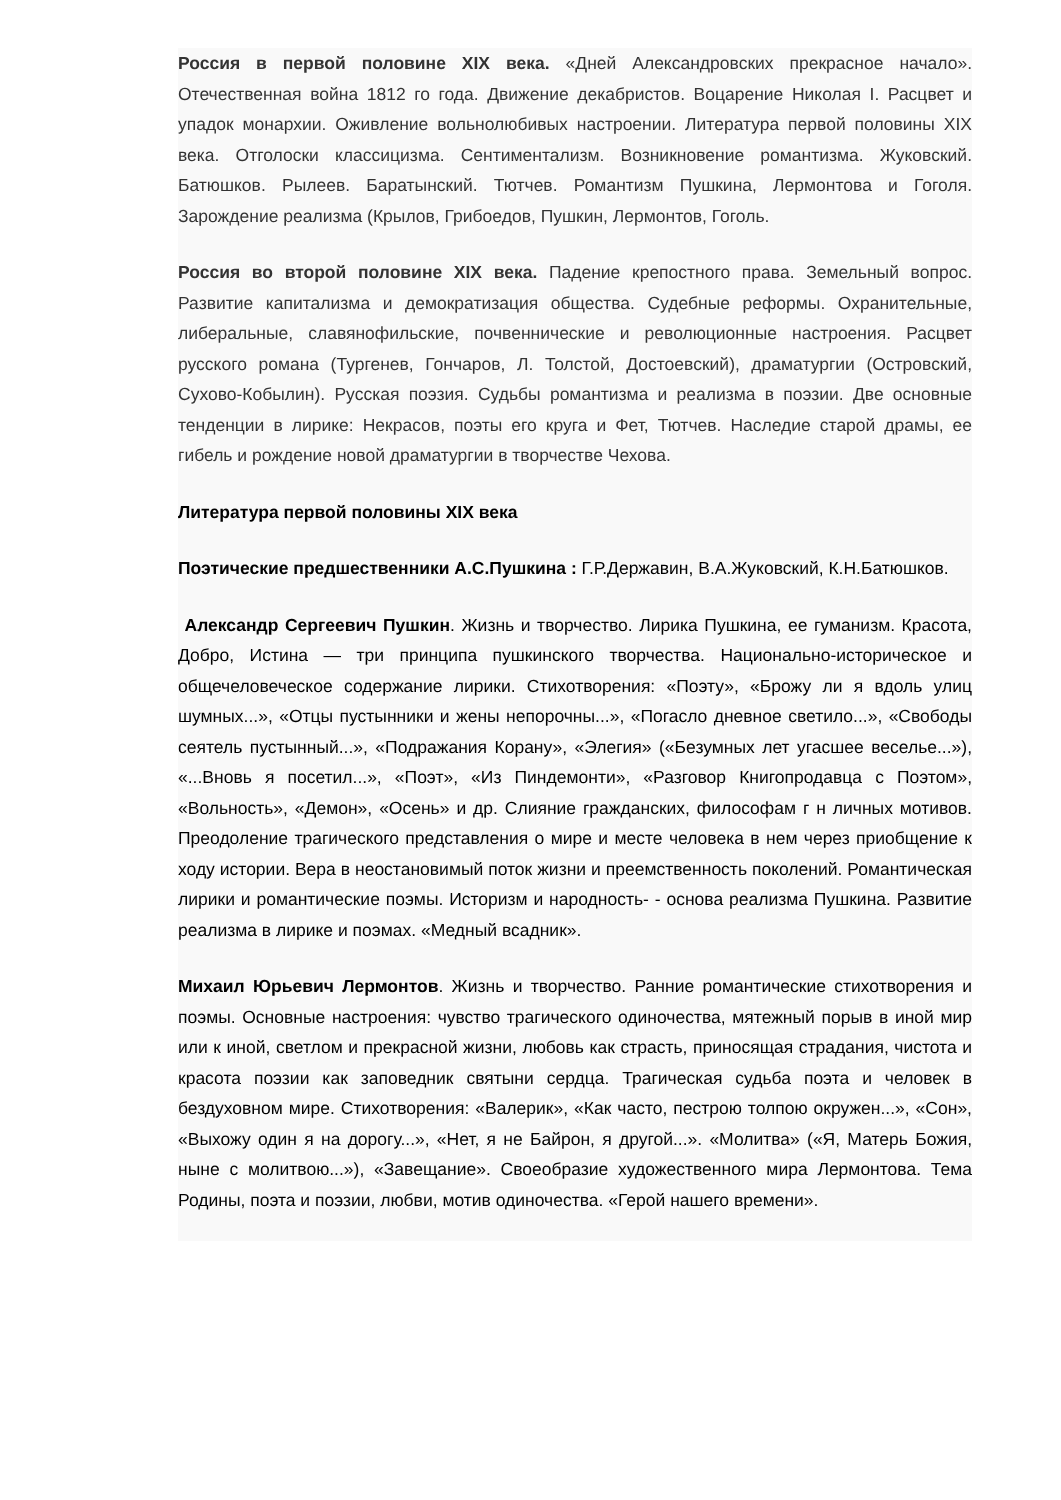Россия в первой половине XIX века. «Дней Александровских прекрасное начало». Отечественная война 1812 го года. Движение декабристов. Воцарение Николая I. Расцвет и упадок монархии. Оживление вольнолюбивых настроении. Литература первой половины XIX века. Отголоски классицизма. Сентиментализм. Возникновение романтизма. Жуковский. Батюшков. Рылеев. Баратынский. Тютчев. Романтизм Пушкина, Лермонтова и Гоголя. Зарождение реализма (Крылов, Грибоедов, Пушкин, Лермонтов, Гоголь.
Россия во второй половине XIX века. Падение крепостного права. Земельный вопрос. Развитие капитализма и демократизация общества. Судебные реформы. Охранительные, либеральные, славянофильские, почвеннические и революционные настроения. Расцвет русского романа (Тургенев, Гончаров, Л. Толстой, Достоевский), драматургии (Островский, Сухово-Кобылин). Русская поэзия. Судьбы романтизма и реализма в поэзии. Две основные тенденции в лирике: Некрасов, поэты его круга и Фет, Тютчев. Наследие старой драмы, ее гибель и рождение новой драматургии в творчестве Чехова.
Литература первой половины XIX века
Поэтические предшественники А.С.Пушкина : Г.Р.Державин, В.А.Жуковский, К.Н.Батюшков.
Александр Сергеевич Пушкин. Жизнь и творчество. Лирика Пушкина, ее гуманизм. Красота, Добро, Истина — три принципа пушкинского творчества. Национально-историческое и общечеловеческое содержание лирики. Стихотворения: «Поэту», «Брожу ли я вдоль улиц шумных...», «Отцы пустынники и жены непорочны...», «Погасло дневное светило...», «Свободы сеятель пустынный...», «Подражания Корану», «Элегия» («Безумных лет угасшее веселье...»), «...Вновь я посетил...», «Поэт», «Из Пиндемонти», «Разговор Книгопродавца с Поэтом», «Вольность», «Демон», «Осень» и др. Слияние гражданских, философам г н личных мотивов. Преодоление трагического представления о мире и месте человека в нем через приобщение к ходу истории. Вера в неостановимый поток жизни и преемственность поколений. Романтическая лирики и романтические поэмы. Историзм и народность- - основа реализма Пушкина. Развитие реализма в лирике и поэмах. «Медный всадник».
Михаил Юрьевич Лермонтов. Жизнь и творчество. Ранние романтические стихотворения и поэмы. Основные настроения: чувство трагического одиночества, мятежный порыв в иной мир или к иной, светлом и прекрасной жизни, любовь как страсть, приносящая страдания, чистота и красота поэзии как заповедник святыни сердца. Трагическая судьба поэта и человек в бездуховном мире. Стихотворения: «Валерик», «Как часто, пестрою толпою окружен...», «Сон», «Выхожу один я на дорогу...», «Нет, я не Байрон, я другой...». «Молитва» («Я, Матерь Божия, ныне с молитвою...»), «Завещание». Своеобразие художественного мира Лермонтова. Тема Родины, поэта и поэзии, любви, мотив одиночества. «Герой нашего времени».